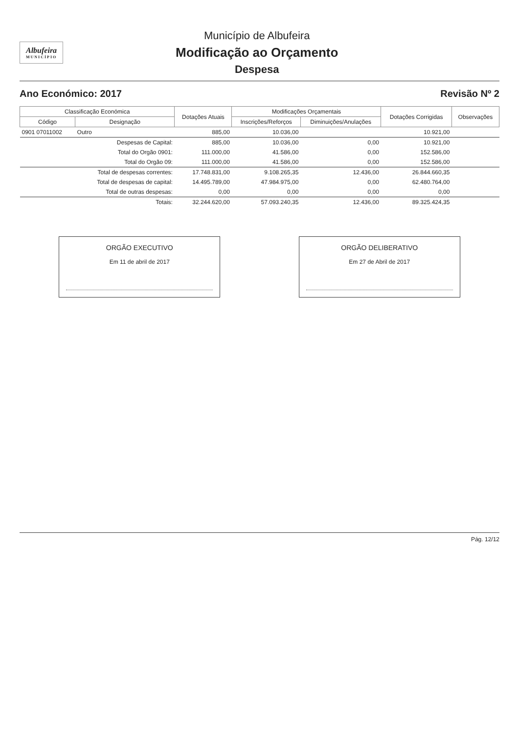Albufeira
MUNICÍPIO
Município de Albufeira
Modificação ao Orçamento
Despesa
Ano Económico: 2017 Revisão Nº 2
| Classificação Económica | | Dotações Atuais | Modificações Orçamentais | | Dotações Corrigidas | Observações |
| --- | --- | --- | --- | --- | --- | --- |
| Código | Designação | | Inscrições/Reforços | Diminuições/Anulações | | |
| 0901 07011002 | Outro | 885,00 | 10.036,00 | | 10.921,00 | |
| | Despesas de Capital: | 885,00 | 10.036,00 | 0,00 | 10.921,00 | |
| | Total do Orgão 0901: | 111.000,00 | 41.586,00 | 0,00 | 152.586,00 | |
| | Total do Orgão 09: | 111.000,00 | 41.586,00 | 0,00 | 152.586,00 | |
| | Total de despesas correntes: | 17.748.831,00 | 9.108.265,35 | 12.436,00 | 26.844.660,35 | |
| | Total de despesas de capital: | 14.495.789,00 | 47.984.975,00 | 0,00 | 62.480.764,00 | |
| | Total de outras despesas: | 0,00 | 0,00 | 0,00 | 0,00 | |
| | Totais: | 32.244.620,00 | 57.093.240,35 | 12.436,00 | 89.325.424,35 | |
ORGÃO EXECUTIVO
Em 11 de abril de 2017
ORGÃO DELIBERATIVO
Em 27 de Abril de 2017
Pág. 12/12